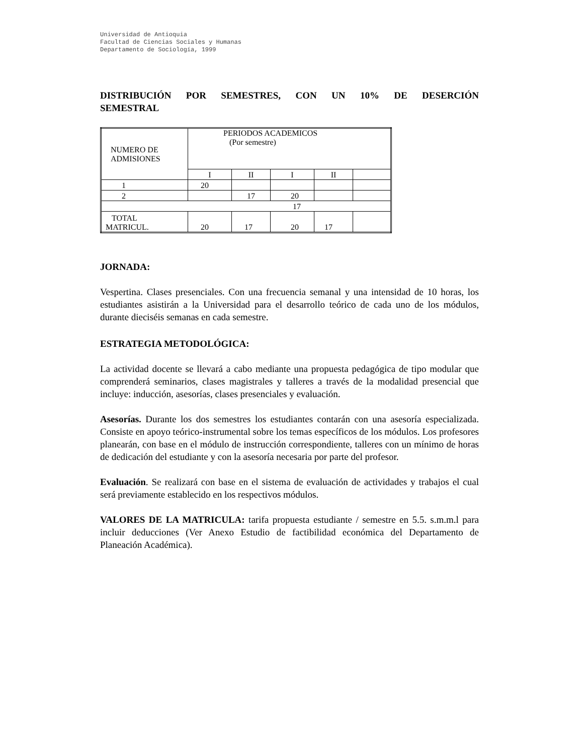Universidad de Antioquia
Facultad de Ciencias Sociales y Humanas
Departamento de Sociología, 1999
DISTRIBUCIÓN POR SEMESTRES, CON UN 10% DE DESERCIÓN
SEMESTRAL
| NUMERO DE ADMISIONES | PERIODOS ACADEMICOS (Por semestre) | | | | |
| | I | II | I | II | |
| 1 | 20 | | | | |
| 2 | | 17 | 20 | | |
| 17 | | | | | |
| TOTAL MATRICUL. | 20 | 17 | 20 | 17 | |
JORNADA:
Vespertina. Clases presenciales. Con una frecuencia semanal y una intensidad de 10 horas, los estudiantes asistirán a la Universidad para el desarrollo teórico de cada uno de los módulos, durante dieciséis semanas en cada semestre.
ESTRATEGIA METODOLÓGICA:
La actividad docente se llevará a cabo mediante una propuesta pedagógica de tipo modular que comprenderá seminarios, clases magistrales y talleres a través de la modalidad presencial que incluye: inducción, asesorías, clases presenciales y evaluación.
Asesorías. Durante los dos semestres los estudiantes contarán con una asesoría especializada. Consiste en apoyo teórico-instrumental sobre los temas específicos de los módulos. Los profesores planearán, con base en el módulo de instrucción correspondiente, talleres con un mínimo de horas de dedicación del estudiante y con la asesoría necesaria por parte del profesor.
Evaluación. Se realizará con base en el sistema de evaluación de actividades y trabajos el cual será previamente establecido en los respectivos módulos.
VALORES DE LA MATRICULA: tarifa propuesta estudiante / semestre en 5.5. s.m.m.l para incluir deducciones (Ver Anexo Estudio de factibilidad económica del Departamento de Planeación Académica).